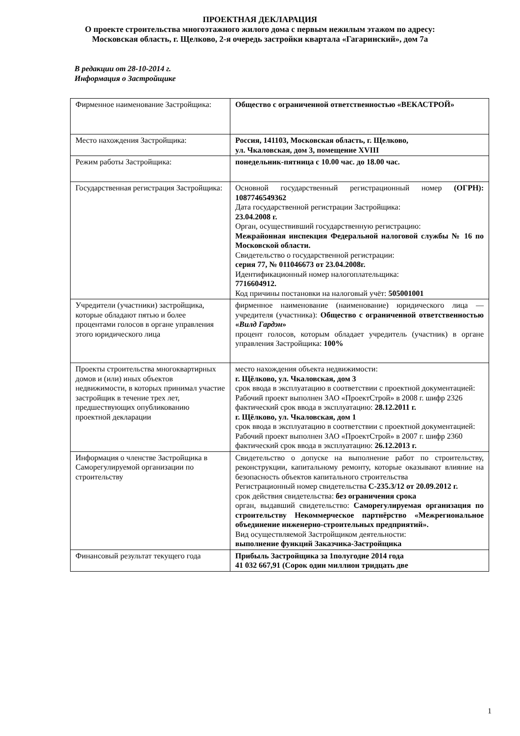ПРОЕКТНАЯ ДЕКЛАРАЦИЯ
О проекте строительства многоэтажного жилого дома с первым нежилым этажом по адресу:
Московская область, г. Щелково, 2-я очередь застройки квартала «Гагаринский», дом 7а
В редакции от 28-10-2014 г.
Информация о Застройщике
| Фирменное наименование Застройщика: | Общество с ограниченной ответственностью «ВЕКАСТРОЙ» |
| Место нахождения Застройщика: | Россия, 141103, Московская область, г. Щелково, ул. Чкаловская, дом 3, помещение XVIII |
| Режим работы Застройщика: | понедельник-пятница с 10.00 час. до 18.00 час. |
| Государственная регистрация Застройщика: | Основной государственный регистрационный номер (ОГРН): 1087746549362 Дата государственной регистрации Застройщика: 23.04.2008 г. Орган, осуществивший государственную регистрацию: Межрайонная инспекция Федеральной налоговой службы № 16 по Московской области. Свидетельство о государственной регистрации: серия 77, № 011046673 от 23.04.2008г. Идентификационный номер налогоплательщика: 7716604912. Код причины постановки на налоговый учёт: 505001001 |
| Учредители (участники) застройщика, которые обладают пятью и более процентами голосов в органе управления этого юридического лица | фирменное наименование (наименование) юридического лица — учредителя (участника): Общество с ограниченной ответственностью « Вилд Гардэн » процент голосов, которым обладает учредитель (участник) в органе управления Застройщика: 100% |
| Проекты строительства многоквартирных домов и (или) иных объектов недвижимости, в которых принимал участие застройщик в течение трех лет, предшествующих опубликованию проектной декларации | место нахождения объекта недвижимости: г. Щёлково, ул. Чкаловская, дом 3 срок ввода в эксплуатацию в соответствии с проектной документацией: Рабочий проект выполнен ЗАО «ПроектСтрой» в 2008 г. шифр 2326 фактический срок ввода в эксплуатацию: 28.12.2011 г. г. Щёлково, ул. Чкаловская, дом 1 срок ввода в эксплуатацию в соответствии с проектной документацией: Рабочий проект выполнен ЗАО «ПроектСтрой» в 2007 г. шифр 2360 фактический срок ввода в эксплуатацию: 26.12.2013 г. |
| Информация о членстве Застройщика в Саморегулируемой организации по строительству | Свидетельство о допуске на выполнение работ по строительству, реконструкции, капитальному ремонту, которые оказывают влияние на безопасность объектов капитального строительства Регистрационный номер свидетельства С-235.3/12 от 20.09.2012 г. срок действия свидетельства: без ограничения срока орган, выдавший свидетельство: Саморегулируемая организация по строительству Некоммерческое партнёрство «Межрегиональное объединение инженерно-строительных предприятий». Вид осуществляемой Застройщиком деятельности: выполнение функций Заказчика-Застройщика |
| Финансовый результат текущего года | Прибыль Застройщика за 1полугодие 2014 года 41 032 667,91 (Сорок один миллион тридцать две |
1